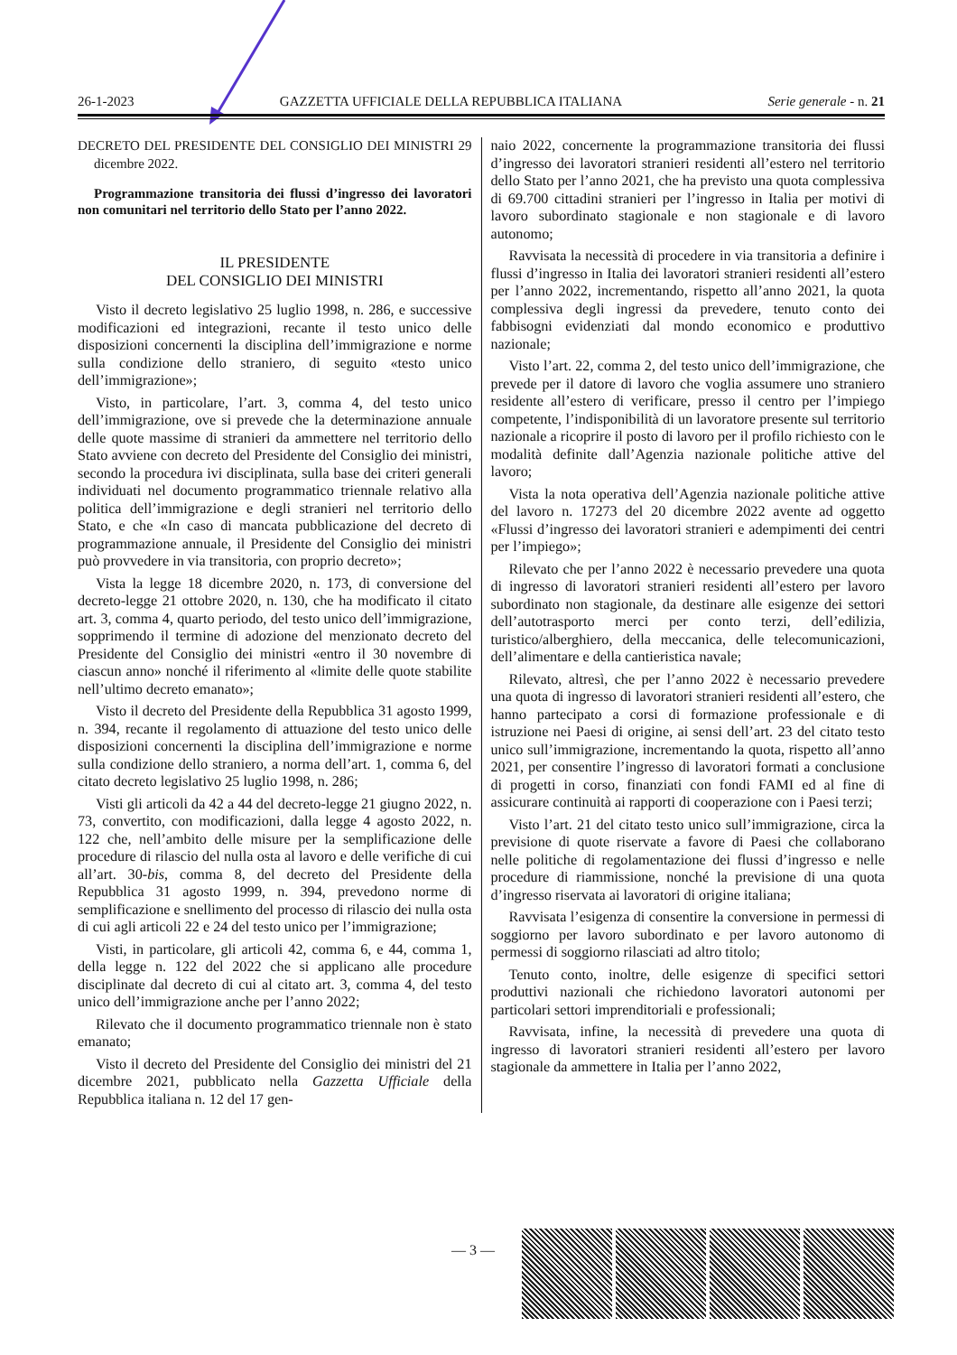26-1-2023 GAZZETTA UFFICIALE DELLA REPUBBLICA ITALIANA Serie generale - n. 21
DECRETO DEL PRESIDENTE DEL CONSIGLIO DEI MINISTRI 29 dicembre 2022.
Programmazione transitoria dei flussi d’ingresso dei lavoratori non comunitari nel territorio dello Stato per l’anno 2022.
IL PRESIDENTE
DEL CONSIGLIO DEI MINISTRI
Visto il decreto legislativo 25 luglio 1998, n. 286, e successive modificazioni ed integrazioni, recante il testo unico delle disposizioni concernenti la disciplina dell’immigrazione e norme sulla condizione dello straniero, di seguito «testo unico dell’immigrazione»;
Visto, in particolare, l’art. 3, comma 4, del testo unico dell’immigrazione, ove si prevede che la determinazione annuale delle quote massime di stranieri da ammettere nel territorio dello Stato avviene con decreto del Presidente del Consiglio dei ministri, secondo la procedura ivi disciplinata, sulla base dei criteri generali individuati nel documento programmatico triennale relativo alla politica dell’immigrazione e degli stranieri nel territorio dello Stato, e che «In caso di mancata pubblicazione del decreto di programmazione annuale, il Presidente del Consiglio dei ministri può provvedere in via transitoria, con proprio decreto»;
Vista la legge 18 dicembre 2020, n. 173, di conversione del decreto-legge 21 ottobre 2020, n. 130, che ha modificato il citato art. 3, comma 4, quarto periodo, del testo unico dell’immigrazione, sopprimendo il termine di adozione del menzionato decreto del Presidente del Consiglio dei ministri «entro il 30 novembre di ciascun anno» nonché il riferimento al «limite delle quote stabilite nell’ultimo decreto emanato»;
Visto il decreto del Presidente della Repubblica 31 agosto 1999, n. 394, recante il regolamento di attuazione del testo unico delle disposizioni concernenti la disciplina dell’immigrazione e norme sulla condizione dello straniero, a norma dell’art. 1, comma 6, del citato decreto legislativo 25 luglio 1998, n. 286;
Visti gli articoli da 42 a 44 del decreto-legge 21 giugno 2022, n. 73, convertito, con modificazioni, dalla legge 4 agosto 2022, n. 122 che, nell’ambito delle misure per la semplificazione delle procedure di rilascio del nulla osta al lavoro e delle verifiche di cui all’art. 30-bis, comma 8, del decreto del Presidente della Repubblica 31 agosto 1999, n. 394, prevedono norme di semplificazione e snellimento del processo di rilascio dei nulla osta di cui agli articoli 22 e 24 del testo unico per l’immigrazione;
Visti, in particolare, gli articoli 42, comma 6, e 44, comma 1, della legge n. 122 del 2022 che si applicano alle procedure disciplinate dal decreto di cui al citato art. 3, comma 4, del testo unico dell’immigrazione anche per l’anno 2022;
Rilevato che il documento programmatico triennale non è stato emanato;
Visto il decreto del Presidente del Consiglio dei ministri del 21 dicembre 2021, pubblicato nella Gazzetta Ufficiale della Repubblica italiana n. 12 del 17 gen-
naio 2022, concernente la programmazione transitoria dei flussi d’ingresso dei lavoratori stranieri residenti all’estero nel territorio dello Stato per l’anno 2021, che ha previsto una quota complessiva di 69.700 cittadini stranieri per l’ingresso in Italia per motivi di lavoro subordinato stagionale e non stagionale e di lavoro autonomo;
Ravvisata la necessità di procedere in via transitoria a definire i flussi d’ingresso in Italia dei lavoratori stranieri residenti all’estero per l’anno 2022, incrementando, rispetto all’anno 2021, la quota complessiva degli ingressi da prevedere, tenuto conto dei fabbisogni evidenziati dal mondo economico e produttivo nazionale;
Visto l’art. 22, comma 2, del testo unico dell’immigrazione, che prevede per il datore di lavoro che voglia assumere uno straniero residente all’estero di verificare, presso il centro per l’impiego competente, l’indisponibilità di un lavoratore presente sul territorio nazionale a ricoprire il posto di lavoro per il profilo richiesto con le modalità definite dall’Agenzia nazionale politiche attive del lavoro;
Vista la nota operativa dell’Agenzia nazionale politiche attive del lavoro n. 17273 del 20 dicembre 2022 avente ad oggetto «Flussi d’ingresso dei lavoratori stranieri e adempimenti dei centri per l’impiego»;
Rilevato che per l’anno 2022 è necessario prevedere una quota di ingresso di lavoratori stranieri residenti all’estero per lavoro subordinato non stagionale, da destinare alle esigenze dei settori dell’autotrasporto merci per conto terzi, dell’edilizia, turistico/alberghiero, della meccanica, delle telecomunicazioni, dell’alimentare e della cantieristica navale;
Rilevato, altresì, che per l’anno 2022 è necessario prevedere una quota di ingresso di lavoratori stranieri residenti all’estero, che hanno partecipato a corsi di formazione professionale e di istruzione nei Paesi di origine, ai sensi dell’art. 23 del citato testo unico sull’immigrazione, incrementando la quota, rispetto all’anno 2021, per consentire l’ingresso di lavoratori formati a conclusione di progetti in corso, finanziati con fondi FAMI ed al fine di assicurare continuità ai rapporti di cooperazione con i Paesi terzi;
Visto l’art. 21 del citato testo unico sull’immigrazione, circa la previsione di quote riservate a favore di Paesi che collaborano nelle politiche di regolamentazione dei flussi d’ingresso e nelle procedure di riammissione, nonché la previsione di una quota d’ingresso riservata ai lavoratori di origine italiana;
Ravvisata l’esigenza di consentire la conversione in permessi di soggiorno per lavoro subordinato e per lavoro autonomo di permessi di soggiorno rilasciati ad altro titolo;
Tenuto conto, inoltre, delle esigenze di specifici settori produttivi nazionali che richiedono lavoratori autonomi per particolari settori imprenditoriali e professionali;
Ravvisata, infine, la necessità di prevedere una quota di ingresso di lavoratori stranieri residenti all’estero per lavoro stagionale da ammettere in Italia per l’anno 2022,
— 3 —